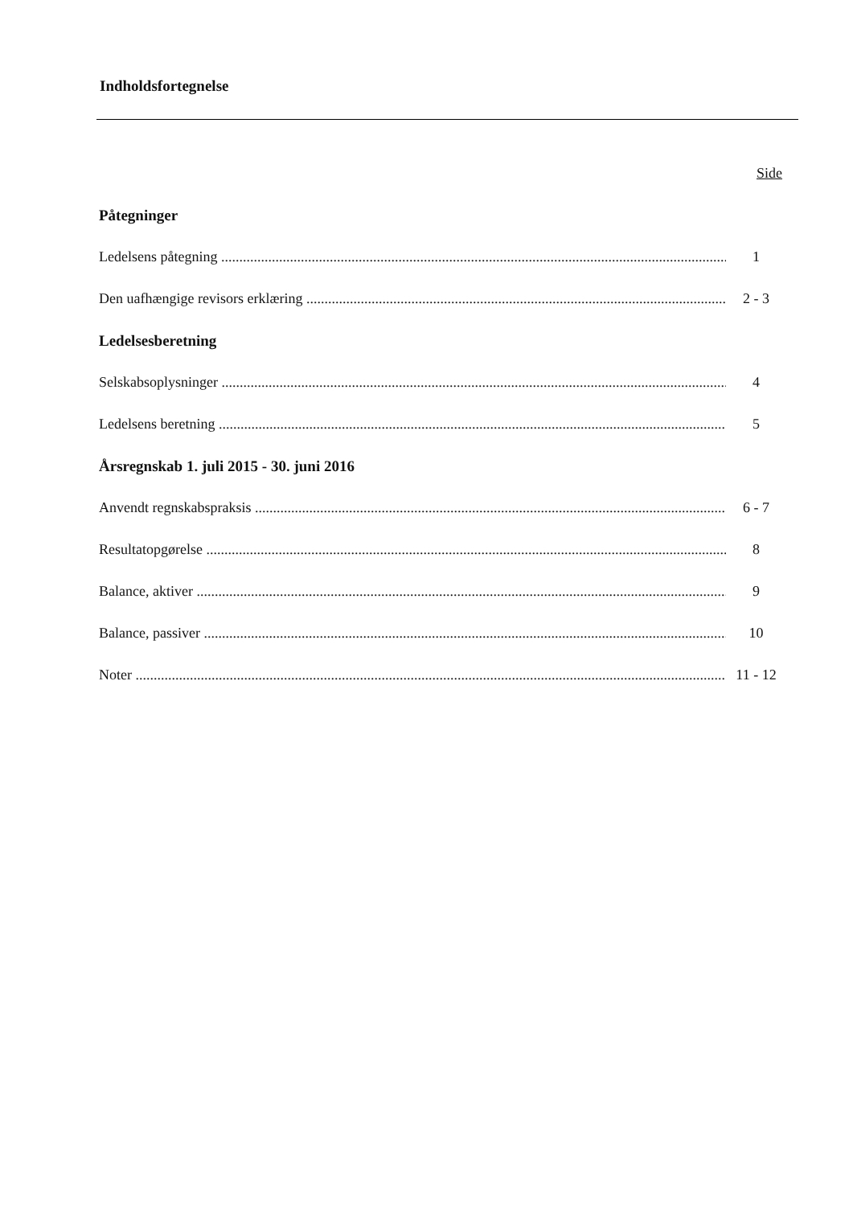Indholdsfortegnelse
Side
Påtegninger
Ledelsens påtegning 1
Den uafhængige revisors erklæring 2 - 3
Ledelsesberetning
Selskabsoplysninger 4
Ledelsens beretning 5
Årsregnskab 1. juli 2015 - 30. juni 2016
Anvendt regnskabspraksis 6 - 7
Resultatopgørelse 8
Balance, aktiver 9
Balance, passiver 10
Noter 11 - 12